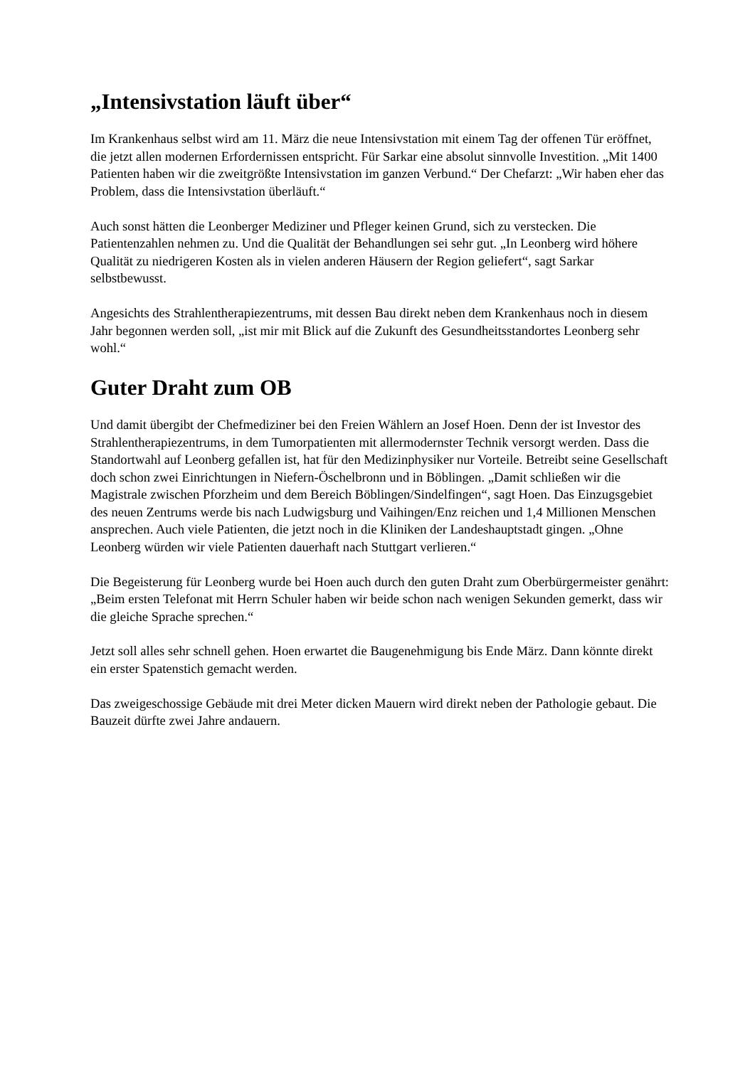„Intensivstation läuft über“
Im Krankenhaus selbst wird am 11. März die neue Intensivstation mit einem Tag der offenen Tür eröffnet, die jetzt allen modernen Erfordernissen entspricht. Für Sarkar eine absolut sinnvolle Investition. „Mit 1400 Patienten haben wir die zweitgrößte Intensivstation im ganzen Verbund.“ Der Chefarzt: „Wir haben eher das Problem, dass die Intensivstation überläuft.“
Auch sonst hätten die Leonberger Mediziner und Pfleger keinen Grund, sich zu verstecken. Die Patientenzahlen nehmen zu. Und die Qualität der Behandlungen sei sehr gut. „In Leonberg wird höhere Qualität zu niedrigeren Kosten als in vielen anderen Häusern der Region geliefert“, sagt Sarkar selbstbewusst.
Angesichts des Strahlentherapiezentrums, mit dessen Bau direkt neben dem Krankenhaus noch in diesem Jahr begonnen werden soll, „ist mir mit Blick auf die Zukunft des Gesundheitsstandortes Leonberg sehr wohl.“
Guter Draht zum OB
Und damit übergibt der Chefmediziner bei den Freien Wählern an Josef Hoen. Denn der ist Investor des Strahlentherapiezentrums, in dem Tumorpatienten mit allermodernster Technik versorgt werden. Dass die Standortwahl auf Leonberg gefallen ist, hat für den Medizinphysiker nur Vorteile. Betreibt seine Gesellschaft doch schon zwei Einrichtungen in Niefern-Öschelbronn und in Böblingen. „Damit schließen wir die Magistrale zwischen Pforzheim und dem Bereich Böblingen/Sindelfingen“, sagt Hoen. Das Einzugsgebiet des neuen Zentrums werde bis nach Ludwigsburg und Vaihingen/Enz reichen und 1,4 Millionen Menschen ansprechen. Auch viele Patienten, die jetzt noch in die Kliniken der Landeshauptstadt gingen. „Ohne Leonberg würden wir viele Patienten dauerhaft nach Stuttgart verlieren.“
Die Begeisterung für Leonberg wurde bei Hoen auch durch den guten Draht zum Oberbürgermeister genährt: „Beim ersten Telefonat mit Herrn Schuler haben wir beide schon nach wenigen Sekunden gemerkt, dass wir die gleiche Sprache sprechen.“
Jetzt soll alles sehr schnell gehen. Hoen erwartet die Baugenehmigung bis Ende März. Dann könnte direkt ein erster Spatenstich gemacht werden.
Das zweigeschossige Gebäude mit drei Meter dicken Mauern wird direkt neben der Pathologie gebaut. Die Bauzeit dürfte zwei Jahre andauern.